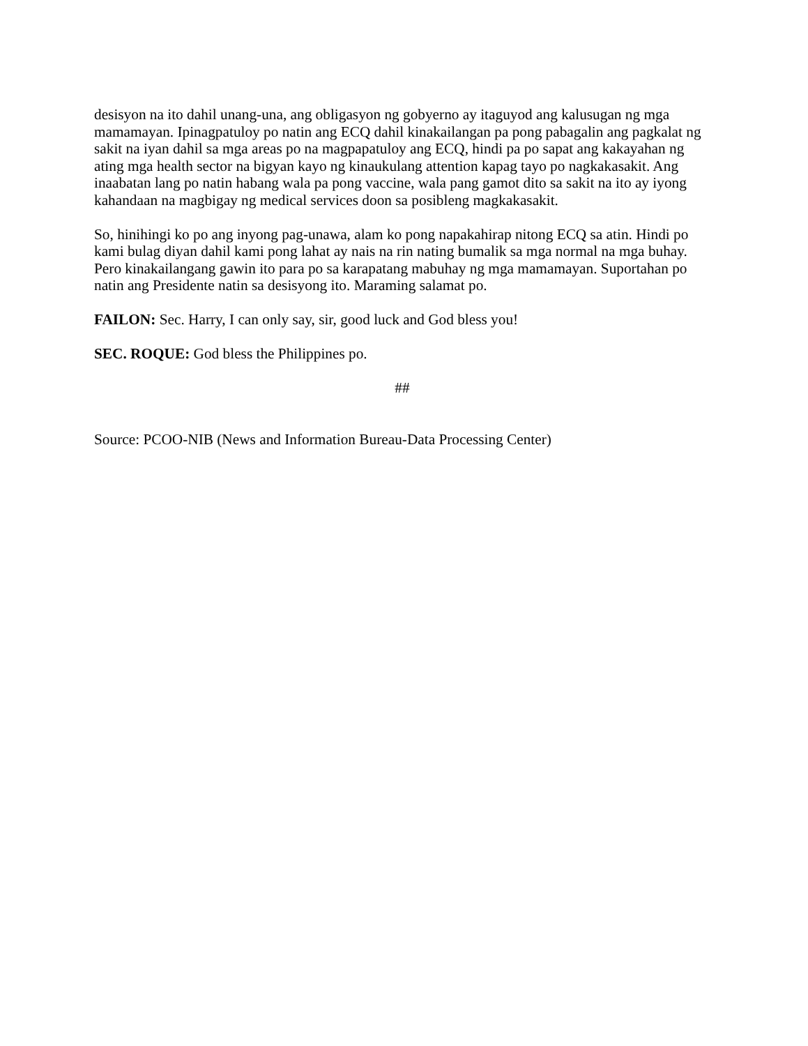desisyon na ito dahil unang-una, ang obligasyon ng gobyerno ay itaguyod ang kalusugan ng mga mamamayan. Ipinagpatuloy po natin ang ECQ dahil kinakailangan pa pong pabagalin ang pagkalat ng sakit na iyan dahil sa mga areas po na magpapatuloy ang ECQ, hindi pa po sapat ang kakayahan ng ating mga health sector na bigyan kayo ng kinaukulang attention kapag tayo po nagkakasakit. Ang inaabatan lang po natin habang wala pa pong vaccine, wala pang gamot dito sa sakit na ito ay iyong kahandaan na magbigay ng medical services doon sa posibleng magkakasakit.
So, hinihingi ko po ang inyong pag-unawa, alam ko pong napakahirap nitong ECQ sa atin. Hindi po kami bulag diyan dahil kami pong lahat ay nais na rin nating bumalik sa mga normal na mga buhay. Pero kinakailangang gawin ito para po sa karapatang mabuhay ng mga mamamayan. Suportahan po natin ang Presidente natin sa desisyong ito. Maraming salamat po.
FAILON: Sec. Harry, I can only say, sir, good luck and God bless you!
SEC. ROQUE: God bless the Philippines po.
##
Source: PCOO-NIB (News and Information Bureau-Data Processing Center)